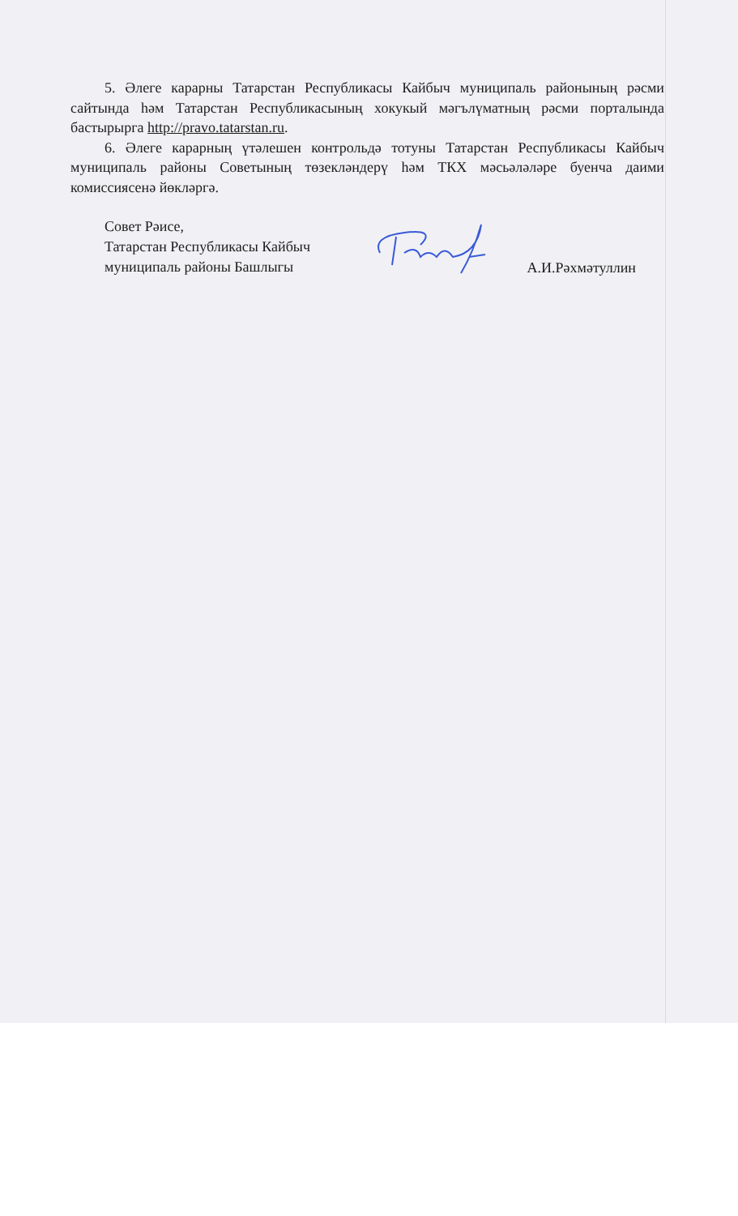5. Әлеге карарны Татарстан Республикасы Кайбыч муниципаль районының рәсми сайтында һәм Татарстан Республикасының хокукый мәгълүматның рәсми порталында бастырырга http://pravo.tatarstan.ru.
6. Әлеге карарның үтәлешен контрольдә тотуны Татарстан Республикасы Кайбыч муниципаль районы Советының төзекләндерү һәм ТКХ мәсьәләләре буенча даими комиссиясенә йөкләргә.
Совет Рәисе,
Татарстан Республикасы Кайбыч
муниципаль районы Башлыгы
А.И.Рәхмәтуллин